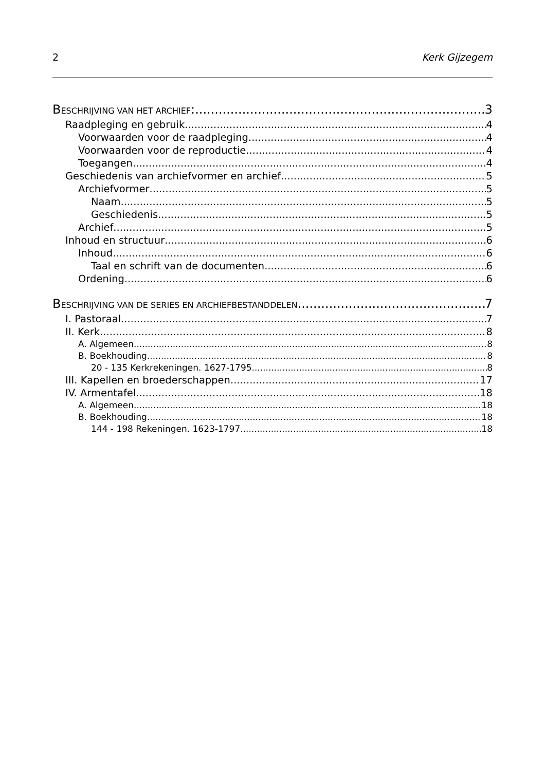2 Kerk Gijzegem
BESCHRIJVING VAN HET ARCHIEF: 3
Raadpleging en gebruik 4
Voorwaarden voor de raadpleging 4
Voorwaarden voor de reproductie 4
Toegangen 4
Geschiedenis van archiefvormer en archief 5
Archiefvormer 5
Naam 5
Geschiedenis 5
Archief 5
Inhoud en structuur 6
Inhoud 6
Taal en schrift van de documenten 6
Ordening 6
BESCHRIJVING VAN DE SERIES EN ARCHIEFBESTANDDELEN 7
I. Pastoraal 7
II. Kerk 8
A. Algemeen 8
B. Boekhouding 8
20 - 135 Kerkrekeningen. 1627-1795 8
III. Kapellen en broederschappen 17
IV. Armentafel 18
A. Algemeen 18
B. Boekhouding 18
144 - 198 Rekeningen. 1623-1797 18